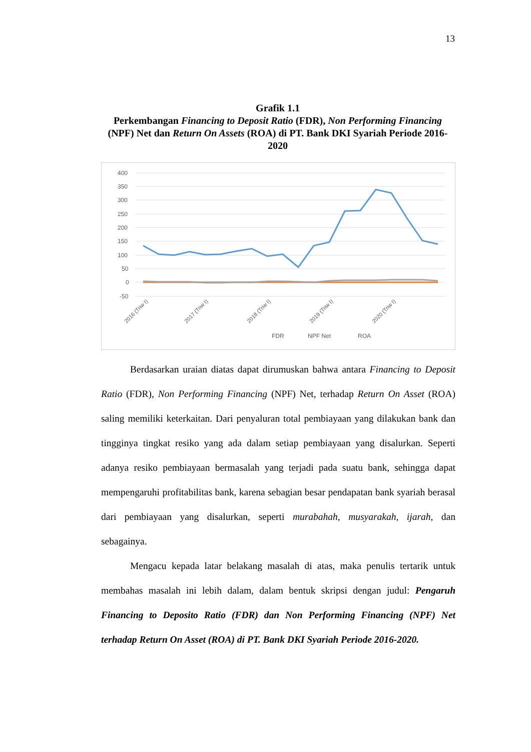13
Grafik 1.1
Perkembangan Financing to Deposit Ratio (FDR), Non Performing Financing (NPF) Net dan Return On Assets (ROA) di PT. Bank DKI Syariah Periode 2016-2020
400
350
300
250
200
150
100
50
0
-50
FDR
NPF Net
ROA
2016 (Triw I)
2017 (Triw I)
2018 (Triw I)
2019 (Triw I)
2020 (Triw I)
Berdasarkan uraian diatas dapat dirumuskan bahwa antara Financing to Deposit Ratio (FDR), Non Performing Financing (NPF) Net, terhadap Return On Asset (ROA) saling memiliki keterkaitan. Dari penyaluran total pembiayaan yang dilakukan bank dan tingginya tingkat resiko yang ada dalam setiap pembiayaan yang disalurkan. Seperti adanya resiko pembiayaan bermasalah yang terjadi pada suatu bank, sehingga dapat mempengaruhi profitabilitas bank, karena sebagian besar pendapatan bank syariah berasal dari pembiayaan yang disalurkan, seperti murabahah, musyarakah, ijarah, dan sebagainya.
Mengacu kepada latar belakang masalah di atas, maka penulis tertarik untuk membahas masalah ini lebih dalam, dalam bentuk skripsi dengan judul: Pengaruh Financing to Deposito Ratio (FDR) dan Non Performing Financing (NPF) Net terhadap Return On Asset (ROA) di PT. Bank DKI Syariah Periode 2016-2020.